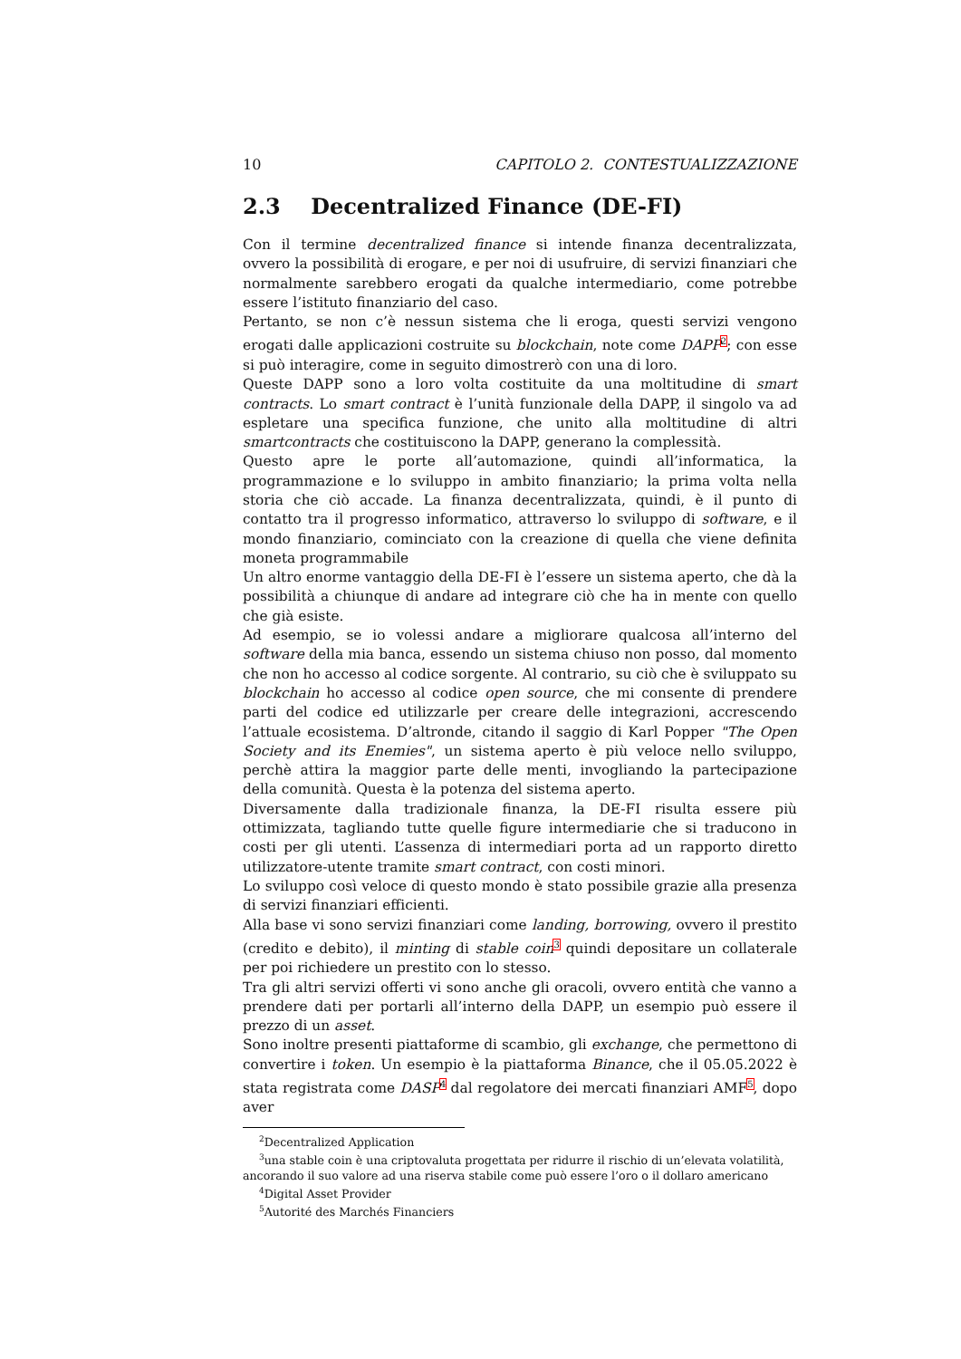10 CAPITOLO 2. CONTESTUALIZZAZIONE
2.3 Decentralized Finance (DE-FI)
Con il termine decentralized finance si intende finanza decentralizzata, ovvero la possibilità di erogare, e per noi di usufruire, di servizi finanziari che normalmente sarebbero erogati da qualche intermediario, come potrebbe essere l’istituto finanziario del caso.
Pertanto, se non c’è nessun sistema che li eroga, questi servizi vengono erogati dalle applicazioni costruite su blockchain, note come DAPP<sup>2</sup>; con esse si può interagire, come in seguito dimostrerò con una di loro.
Queste DAPP sono a loro volta costituite da una moltitudine di smart contracts. Lo smart contract è l’unità funzionale della DAPP, il singolo va ad espletare una specifica funzione, che unito alla moltitudine di altri smartcontracts che costituiscono la DAPP, generano la complessità.
Questo apre le porte all’automazione, quindi all’informatica, la programmazione e lo sviluppo in ambito finanziario; la prima volta nella storia che ciò accade. La finanza decentralizzata, quindi, è il punto di contatto tra il progresso informatico, attraverso lo sviluppo di software, e il mondo finanziario, cominciato con la creazione di quella che viene definita moneta programmabile
Un altro enorme vantaggio della DE-FI è l’essere un sistema aperto, che dà la possibilità a chiunque di andare ad integrare ciò che ha in mente con quello che già esiste.
Ad esempio, se io volessi andare a migliorare qualcosa all’interno del software della mia banca, essendo un sistema chiuso non posso, dal momento che non ho accesso al codice sorgente. Al contrario, su ciò che è sviluppato su blockchain ho accesso al codice open source, che mi consente di prendere parti del codice ed utilizzarle per creare delle integrazioni, accrescendo l’attuale ecosistema. D’altronde, citando il saggio di Karl Popper "The Open Society and its Enemies", un sistema aperto è più veloce nello sviluppo, perchè attira la maggior parte delle menti, invogliando la partecipazione della comunità. Questa è la potenza del sistema aperto.
Diversamente dalla tradizionale finanza, la DE-FI risulta essere più ottimizzata, tagliando tutte quelle figure intermediarie che si traducono in costi per gli utenti. L’assenza di intermediari porta ad un rapporto diretto utilizzatore-utente tramite smart contract, con costi minori.
Lo sviluppo così veloce di questo mondo è stato possibile grazie alla presenza di servizi finanziari efficienti.
Alla base vi sono servizi finanziari come landing, borrowing, ovvero il prestito (credito e debito), il minting di stable coin<sup>3</sup> quindi depositare un collaterale per poi richiedere un prestito con lo stesso.
Tra gli altri servizi offerti vi sono anche gli oracoli, ovvero entità che vanno a prendere dati per portarli all’interno della DAPP, un esempio può essere il prezzo di un asset.
Sono inoltre presenti piattaforme di scambio, gli exchange, che permettono di convertire i token. Un esempio è la piattaforma Binance, che il 05.05.2022 è stata registrata come DASP<sup>4</sup> dal regolatore dei mercati finanziari AMF<sup>5</sup>, dopo aver
<sup>2</sup> Decentralized Application
<sup>3</sup> una stable coin è una criptovaluta progettata per ridurre il rischio di un’elevata volatilità,
ancorando il suo valore ad una riserva stabile come può essere l’oro o il dollaro americano
<sup>4</sup> Digital Asset Provider
<sup>5</sup> Autorité des Marchés Financiers